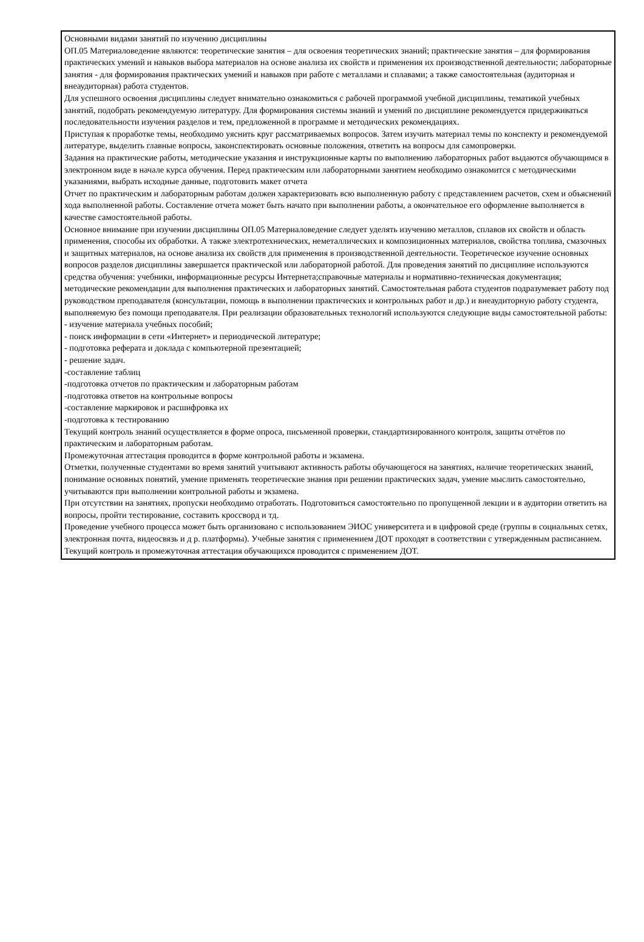Основными видами занятий по изучению дисциплины
ОП.05 Материаловедение являются: теоретические занятия – для освоения теоретических знаний; практические занятия – для формирования практических умений и навыков выбора материалов на основе анализа их свойств и применения их производственной деятельности; лабораторные занятия - для формирования практических умений и навыков при работе с металлами и сплавами; а также самостоятельная (аудиторная и внеаудиторная) работа студентов.
Для успешного освоения дисциплины следует внимательно ознакомиться с рабочей программой учебной дисциплины, тематикой учебных занятий, подобрать рекомендуемую литературу. Для формирования системы знаний и умений по дисциплине рекомендуется придерживаться последовательности изучения разделов и тем, предложенной в программе и методических рекомендациях.
Приступая к проработке темы, необходимо уяснить круг рассматриваемых вопросов. Затем изучить материал темы по конспекту и рекомендуемой литературе, выделить главные вопросы, законспектировать основные положения, ответить на вопросы для самопроверки.
Задания на практические работы, методические указания и инструкционные карты по выполнению лабораторных работ выдаются обучающимся в электронном виде в начале курса обучения. Перед практическим или лабораторными занятием необходимо ознакомится с методическими указаниями, выбрать исходные данные, подготовить макет отчета
Отчет по практическим и лабораторным работам должен характеризовать всю выполненную работу с представлением расчетов, схем и объяснений хода выполненной работы. Составление отчета может быть начато при выполнении работы, а окончательное его оформление выполняется в качестве самостоятельной работы.
Основное внимание при изучении дисциплины ОП.05 Материаловедение следует уделять изучению металлов, сплавов их свойств и область применения, способы их обработки. А также электротехнических, неметаллических и композиционных материалов, свойства топлива, смазочных и защитных материалов, на основе анализа их свойств для применения в производственной деятельности. Теоретическое изучение основных вопросов разделов дисциплины завершается практической или лабораторной работой. Для проведения занятий по дисциплине используются средства обучения: учебники, информационные ресурсы Интернета;справочные материалы и нормативно-техническая документация; методические рекомендации для выполнения практических и лабораторных занятий. Самостоятельная работа студентов подразумевает работу под руководством преподавателя (консультации, помощь в выполнении практических и контрольных работ и др.) и внеаудиторную работу студента, выполняемую без помощи преподавателя. При реализации образовательных технологий используются следующие виды самостоятельной работы:
- изучение материала учебных пособий;
- поиск информации в сети «Интернет» и периодической литературе;
- подготовка реферата и доклада с компьютерной презентацией;
- решение задач.
-составление таблиц
-подготовка отчетов по практическим и лабораторным работам
-подготовка ответов на контрольные вопросы
-составление маркировок и расшифровка их
-подготовка к тестированию
Текущий контроль знаний осуществляется в форме опроса, письменной проверки, стандартизированного контроля, защиты отчётов по практическим и лабораторным работам.
Промежуточная аттестация проводится в форме контрольной работы и экзамена.
Отметки, полученные студентами во время занятий учитывают активность работы обучающегося на занятиях, наличие теоретических знаний, понимание основных понятий, умение применять теоретические знания при решении практических задач, умение мыслить самостоятельно, учитываются при выполнении контрольной работы и экзамена.
При отсутствии на занятиях, пропуски необходимо отработать. Подготовиться самостоятельно по пропущенной лекции и в аудитории ответить на вопросы, пройти тестирование, составить кроссворд и тд.
Проведение учебного процесса может быть организовано с использованием ЭИОС университета и в цифровой среде (группы в социальных сетях, электронная почта, видеосвязь и д р. платформы). Учебные занятия с применением ДОТ проходят в соответствии с утвержденным расписанием. Текущий контроль и промежуточная аттестация обучающихся проводится с применением ДОТ.